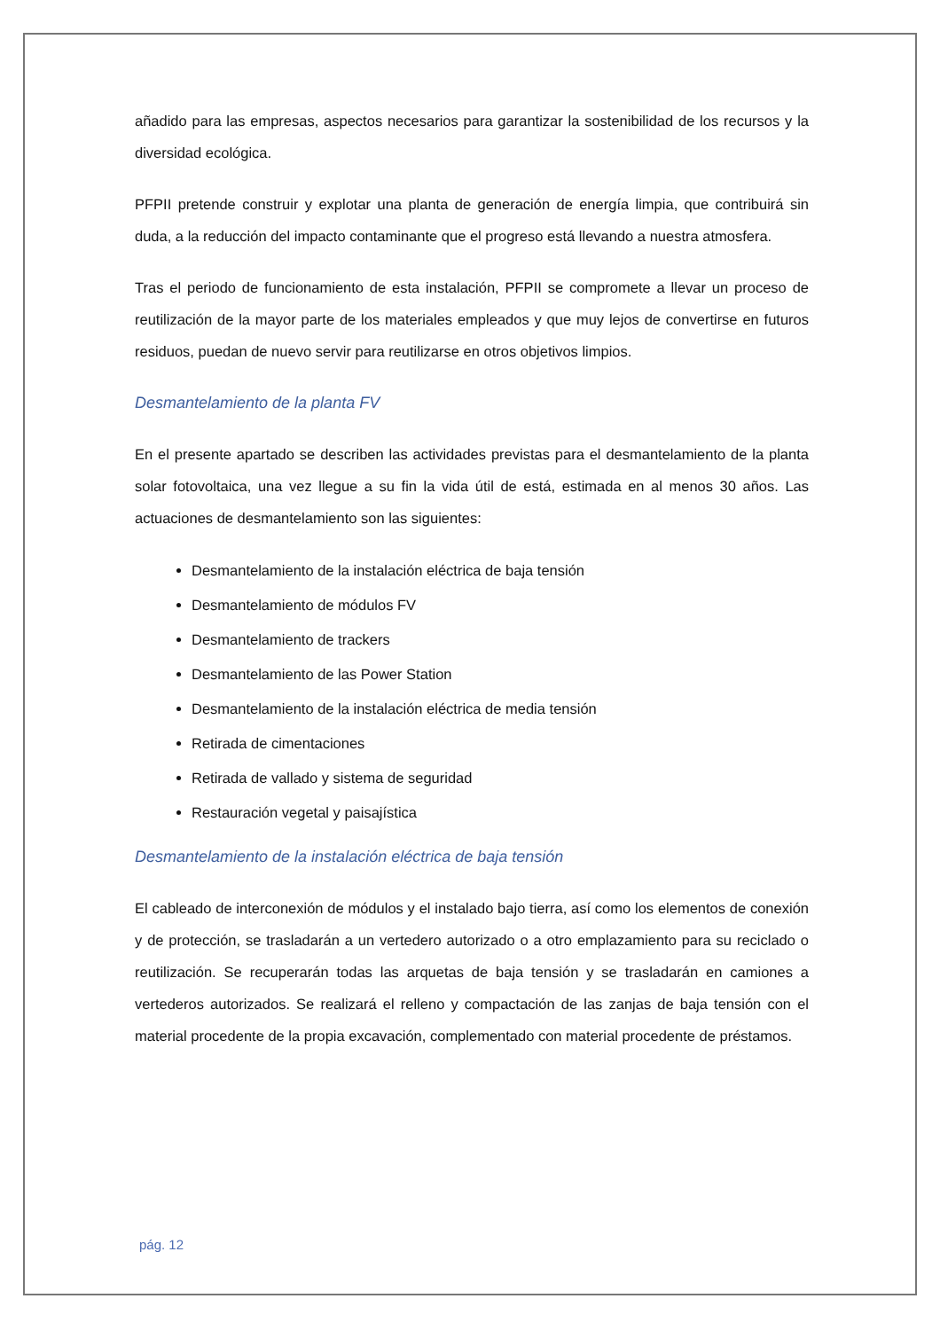añadido para las empresas, aspectos necesarios para garantizar la sostenibilidad de los recursos y la diversidad ecológica.
PFPII pretende construir y explotar una planta de generación de energía limpia, que contribuirá sin duda, a la reducción del impacto contaminante que el progreso está llevando a nuestra atmosfera.
Tras el periodo de funcionamiento de esta instalación, PFPII se compromete a llevar un proceso de reutilización de la mayor parte de los materiales empleados y que muy lejos de convertirse en futuros residuos, puedan de nuevo servir para reutilizarse en otros objetivos limpios.
Desmantelamiento de la planta FV
En el presente apartado se describen las actividades previstas para el desmantelamiento de la planta solar fotovoltaica, una vez llegue a su fin la vida útil de está, estimada en al menos 30 años. Las actuaciones de desmantelamiento son las siguientes:
Desmantelamiento de la instalación eléctrica de baja tensión
Desmantelamiento de módulos FV
Desmantelamiento de trackers
Desmantelamiento de las Power Station
Desmantelamiento de la instalación eléctrica de media tensión
Retirada de cimentaciones
Retirada de vallado y sistema de seguridad
Restauración vegetal y paisajística
Desmantelamiento de la instalación eléctrica de baja tensión
El cableado de interconexión de módulos y el instalado bajo tierra, así como los elementos de conexión y de protección, se trasladarán a un vertedero autorizado o a otro emplazamiento para su reciclado o reutilización. Se recuperarán todas las arquetas de baja tensión y se trasladarán en camiones a vertederos autorizados. Se realizará el relleno y compactación de las zanjas de baja tensión con el material procedente de la propia excavación, complementado con material procedente de préstamos.
pág. 12